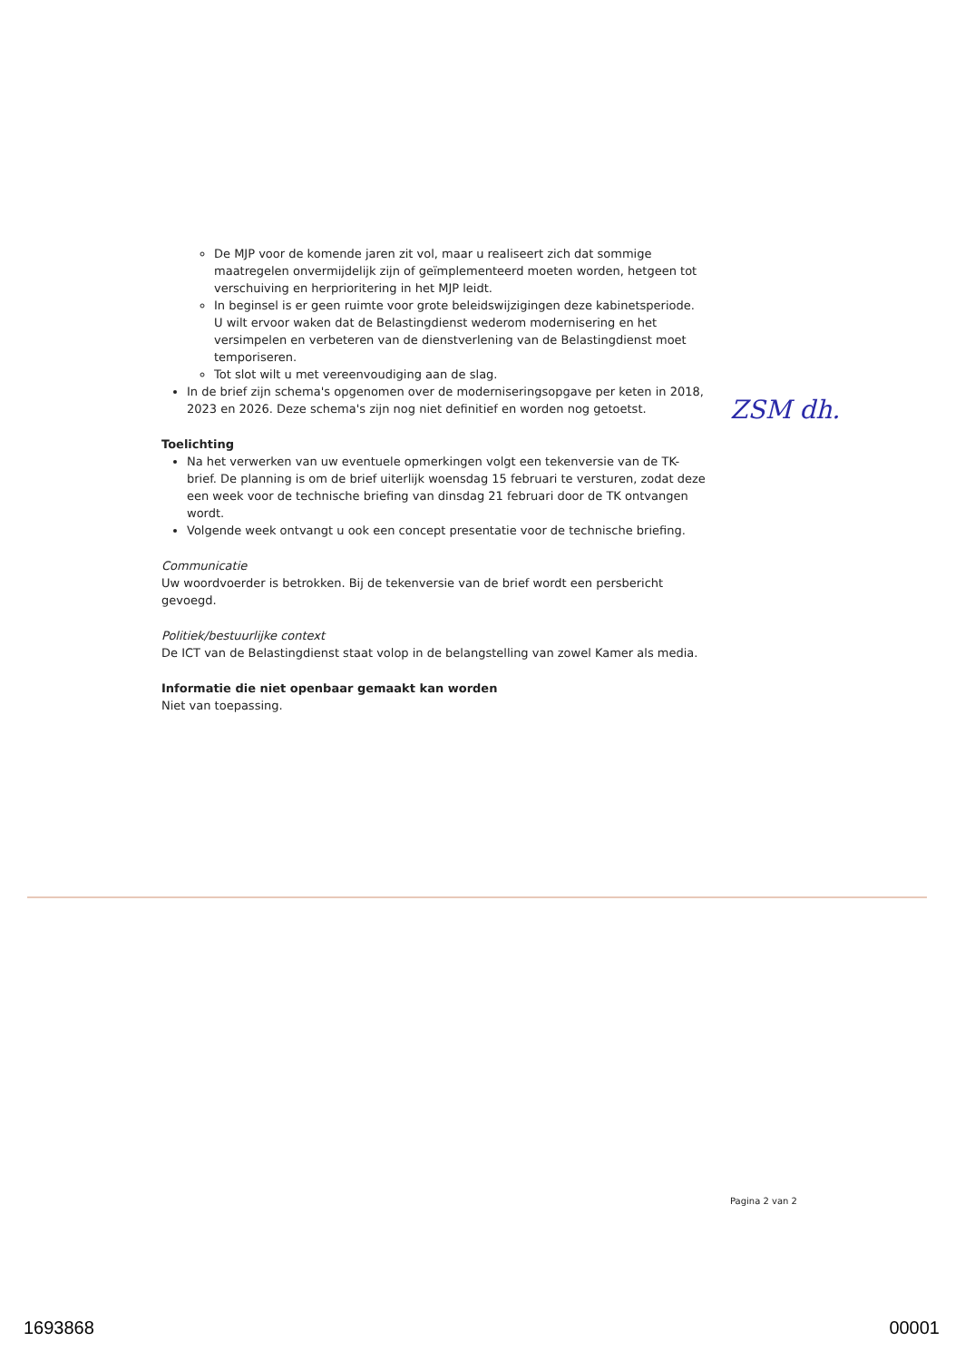De MJP voor de komende jaren zit vol, maar u realiseert zich dat sommige maatregelen onvermijdelijk zijn of geïmplementeerd moeten worden, hetgeen tot verschuiving en herprioritering in het MJP leidt.
In beginsel is er geen ruimte voor grote beleidswijzigingen deze kabinetsperiode. U wilt ervoor waken dat de Belastingdienst wederom modernisering en het versimpelen en verbeteren van de dienstverlening van de Belastingdienst moet temporiseren.
Tot slot wilt u met vereenvoudiging aan de slag.
In de brief zijn schema's opgenomen over de moderniseringsopgave per keten in 2018, 2023 en 2026. Deze schema's zijn nog niet definitief en worden nog getoetst.
Toelichting
Na het verwerken van uw eventuele opmerkingen volgt een tekenversie van de TK-brief. De planning is om de brief uiterlijk woensdag 15 februari te versturen, zodat deze een week voor de technische briefing van dinsdag 21 februari door de TK ontvangen wordt.
Volgende week ontvangt u ook een concept presentatie voor de technische briefing.
Communicatie
Uw woordvoerder is betrokken. Bij de tekenversie van de brief wordt een persbericht gevoegd.
Politiek/bestuurlijke context
De ICT van de Belastingdienst staat volop in de belangstelling van zowel Kamer als media.
Informatie die niet openbaar gemaakt kan worden
Niet van toepassing.
ZSM dh.
Pagina 2 van 2
1693868 00001